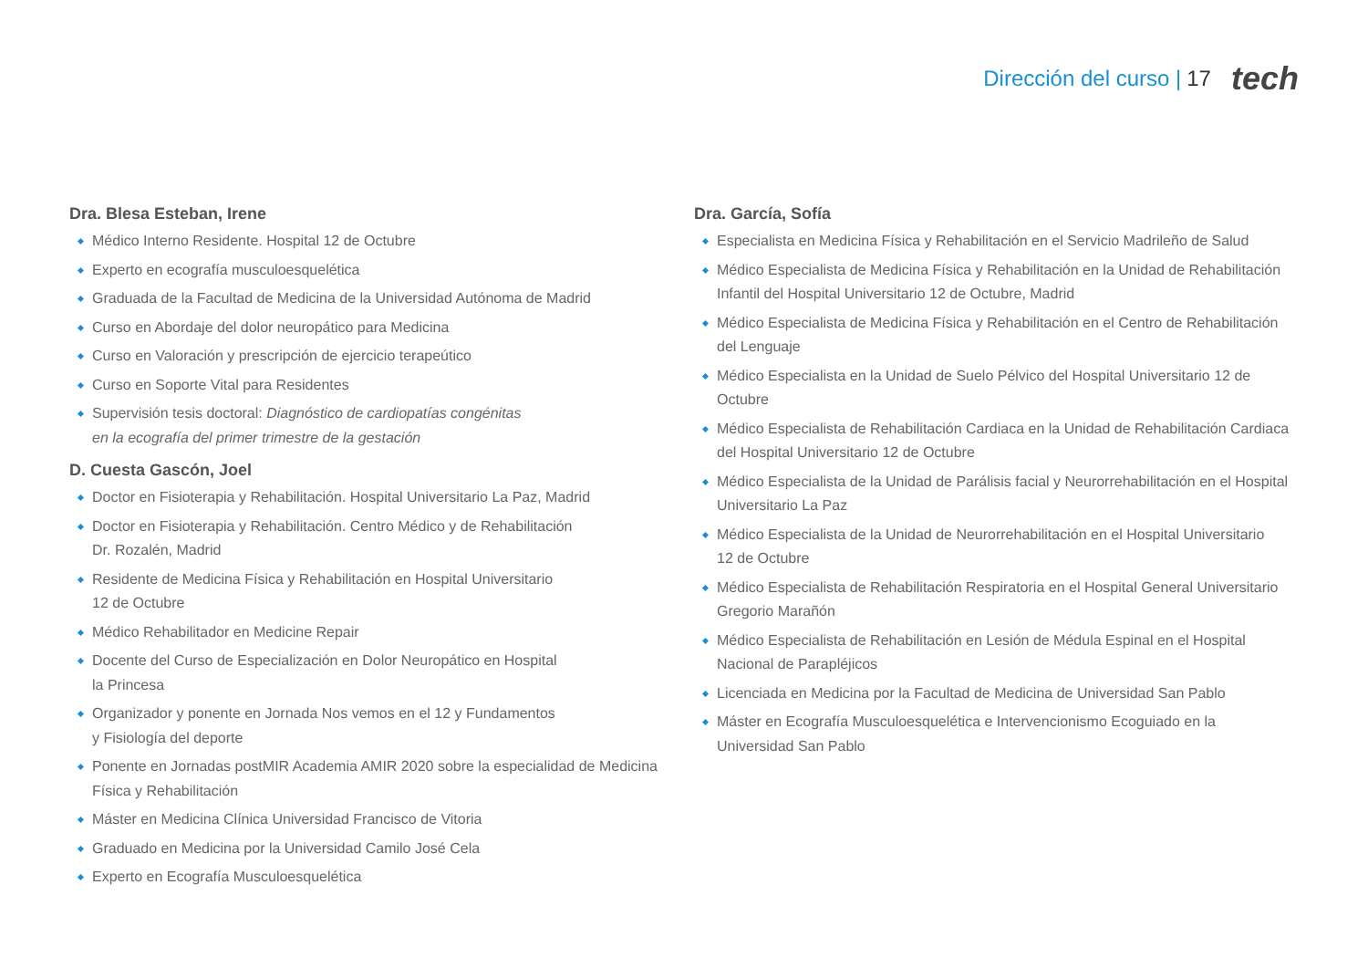Dirección del curso | 17 tech
Dra. Blesa Esteban, Irene
Médico Interno Residente. Hospital 12 de Octubre
Experto en ecografía musculoesquelética
Graduada de la Facultad de Medicina de la Universidad Autónoma de Madrid
Curso en Abordaje del dolor neuropático para Medicina
Curso en Valoración y prescripción de ejercicio terapeútico
Curso en Soporte Vital para Residentes
Supervisión tesis doctoral: Diagnóstico de cardiopatías congénitas
en la ecografía del primer trimestre de la gestación
D. Cuesta Gascón, Joel
Doctor en Fisioterapia y Rehabilitación. Hospital Universitario La Paz, Madrid
Doctor en Fisioterapia y Rehabilitación. Centro Médico y de Rehabilitación
Dr. Rozalén, Madrid
Residente de Medicina Física y Rehabilitación en Hospital Universitario
12 de Octubre
Médico Rehabilitador en Medicine Repair
Docente del Curso de Especialización en Dolor Neuropático en Hospital
la Princesa
Organizador y ponente en Jornada Nos vemos en el 12 y Fundamentos
y Fisiología del deporte
Ponente en Jornadas postMIR Academia AMIR 2020 sobre la especialidad de Medicina Física y Rehabilitación
Máster en Medicina Clínica Universidad Francisco de Vitoria
Graduado en Medicina por la Universidad Camilo José Cela
Experto en Ecografía Musculoesquelética
Dra. García, Sofía
Especialista en Medicina Física y Rehabilitación en el Servicio Madrileño de Salud
Médico Especialista de Medicina Física y Rehabilitación en la Unidad de Rehabilitación Infantil del Hospital Universitario 12 de Octubre, Madrid
Médico Especialista de Medicina Física y Rehabilitación en el Centro de Rehabilitación
del Lenguaje
Médico Especialista en la Unidad de Suelo Pélvico del Hospital Universitario 12 de Octubre
Médico Especialista de Rehabilitación Cardiaca en la Unidad de Rehabilitación Cardiaca del Hospital Universitario 12 de Octubre
Médico Especialista de la Unidad de Parálisis facial y Neurorrehabilitación en el Hospital Universitario La Paz
Médico Especialista de la Unidad de Neurorrehabilitación en el Hospital Universitario
12 de Octubre
Médico Especialista de Rehabilitación Respiratoria en el Hospital General Universitario Gregorio Marañón
Médico Especialista de Rehabilitación en Lesión de Médula Espinal en el Hospital Nacional de Parapléjicos
Licenciada en Medicina por la Facultad de Medicina de Universidad San Pablo
Máster en Ecografía Musculoesquelética e Intervencionismo Ecoguiado en la Universidad San Pablo